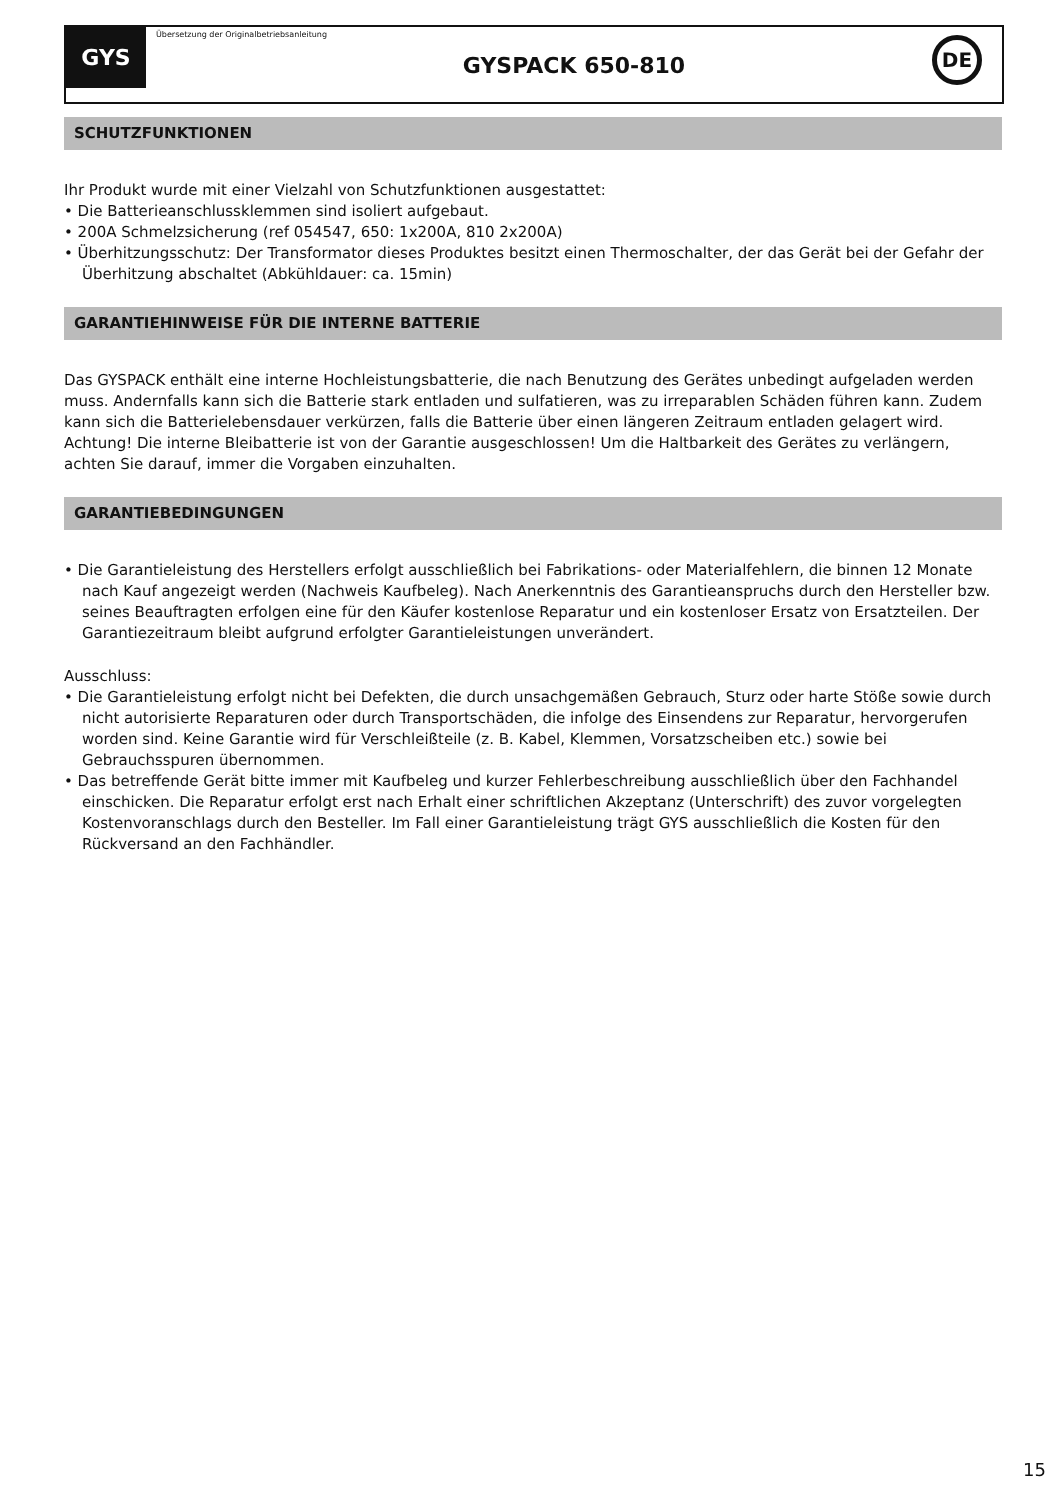GYS
Übersetzung der Originalbetriebsanleitung
GYSPACK 650-810
DE
SCHUTZFUNKTIONEN
Ihr Produkt wurde mit einer Vielzahl von Schutzfunktionen ausgestattet:
• Die Batterieanschlussklemmen sind isoliert aufgebaut.
• 200A Schmelzsicherung (ref 054547, 650: 1x200A, 810 2x200A)
• Überhitzungsschutz: Der Transformator dieses Produktes besitzt einen Thermoschalter, der das Gerät bei der Gefahr der Überhitzung abschaltet (Abkühldauer: ca. 15min)
GARANTIEHINWEISE FÜR DIE INTERNE BATTERIE
Das GYSPACK enthält eine interne Hochleistungsbatterie, die nach Benutzung des Gerätes unbedingt aufgeladen werden muss. Andernfalls kann sich die Batterie stark entladen und sulfatieren, was zu irreparablen Schäden führen kann. Zudem kann sich die Batterielebensdauer verkürzen, falls die Batterie über einen längeren Zeitraum entladen gelagert wird.
Achtung! Die interne Bleibatterie ist von der Garantie ausgeschlossen! Um die Haltbarkeit des Gerätes zu verlängern, achten Sie darauf, immer die Vorgaben einzuhalten.
GARANTIEBEDINGUNGEN
• Die Garantieleistung des Herstellers erfolgt ausschließlich bei Fabrikations- oder Materialfehlern, die binnen 12 Monate nach Kauf angezeigt werden (Nachweis Kaufbeleg). Nach Anerkenntnis des Garantieanspruchs durch den Hersteller bzw. seines Beauftragten erfolgen eine für den Käufer kostenlose Reparatur und ein kostenloser Ersatz von Ersatzteilen. Der Garantiezeitraum bleibt aufgrund erfolgter Garantieleistungen unverändert.
Ausschluss:
• Die Garantieleistung erfolgt nicht bei Defekten, die durch unsachgemäßen Gebrauch, Sturz oder harte Stöße sowie durch nicht autorisierte Reparaturen oder durch Transportschäden, die infolge des Einsendens zur Reparatur, hervorgerufen worden sind. Keine Garantie wird für Verschleißteile (z. B. Kabel, Klemmen, Vorsatzscheiben etc.) sowie bei Gebrauchsspuren übernommen.
• Das betreffende Gerät bitte immer mit Kaufbeleg und kurzer Fehlerbeschreibung ausschließlich über den Fachhandel einschicken. Die Reparatur erfolgt erst nach Erhalt einer schriftlichen Akzeptanz (Unterschrift) des zuvor vorgelegten Kostenvoranschlags durch den Besteller. Im Fall einer Garantieleistung trägt GYS ausschließlich die Kosten für den Rückversand an den Fachhändler.
15